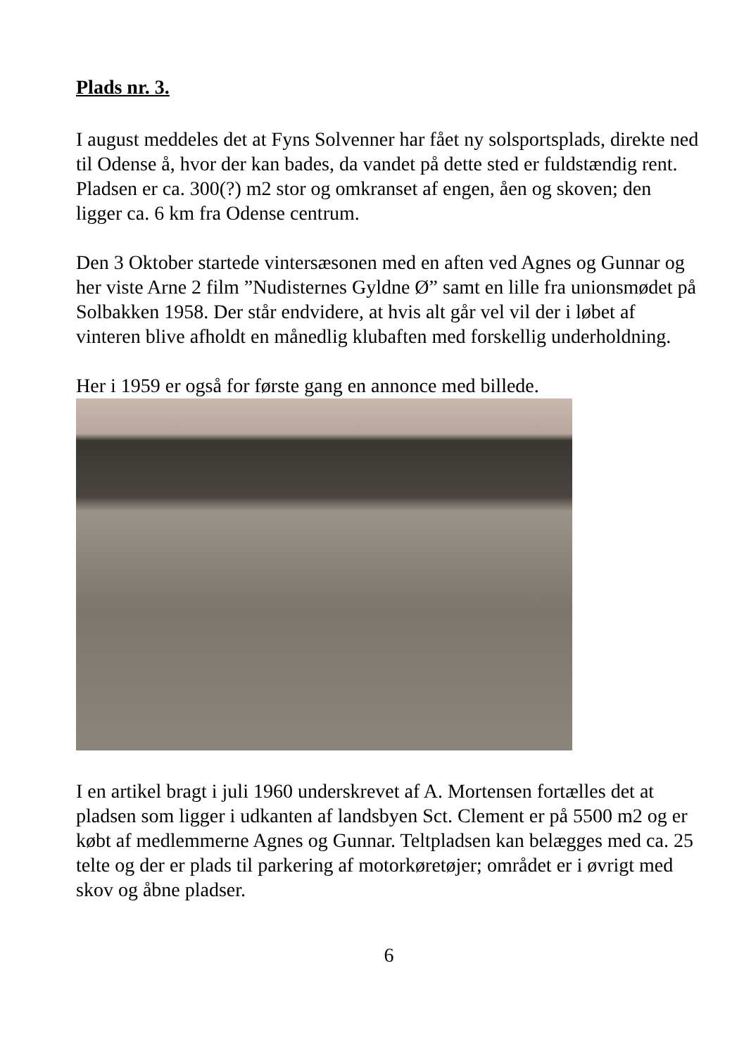Plads nr. 3.
I august meddeles det at Fyns Solvenner har fået ny solsportsplads, direkte ned til Odense å, hvor der kan bades, da vandet på dette sted er fuldstændig rent. Pladsen er ca. 300(?) m2 stor og omkranset af engen, åen og skoven; den ligger ca. 6 km fra Odense centrum.
Den 3 Oktober startede vintersæsonen med en aften ved Agnes og Gunnar og her viste Arne 2 film ”Nudisternes Gyldne Ø” samt en lille fra unionsmødet på Solbakken 1958. Der står endvidere, at hvis alt går vel vil der i løbet af vinteren blive afholdt en månedlig klubaften med forskellig underholdning.
Her i 1959 er også for første gang en annonce med billede.
I en artikel bragt i juli 1960 underskrevet af A. Mortensen fortælles det at pladsen som ligger i udkanten af landsbyen Sct. Clement er på 5500 m2 og er købt af medlemmerne Agnes og Gunnar. Teltpladsen kan belægges med ca. 25 telte og der er plads til parkering af motorkøretøjer; området er i øvrigt med skov og åbne pladser.
6